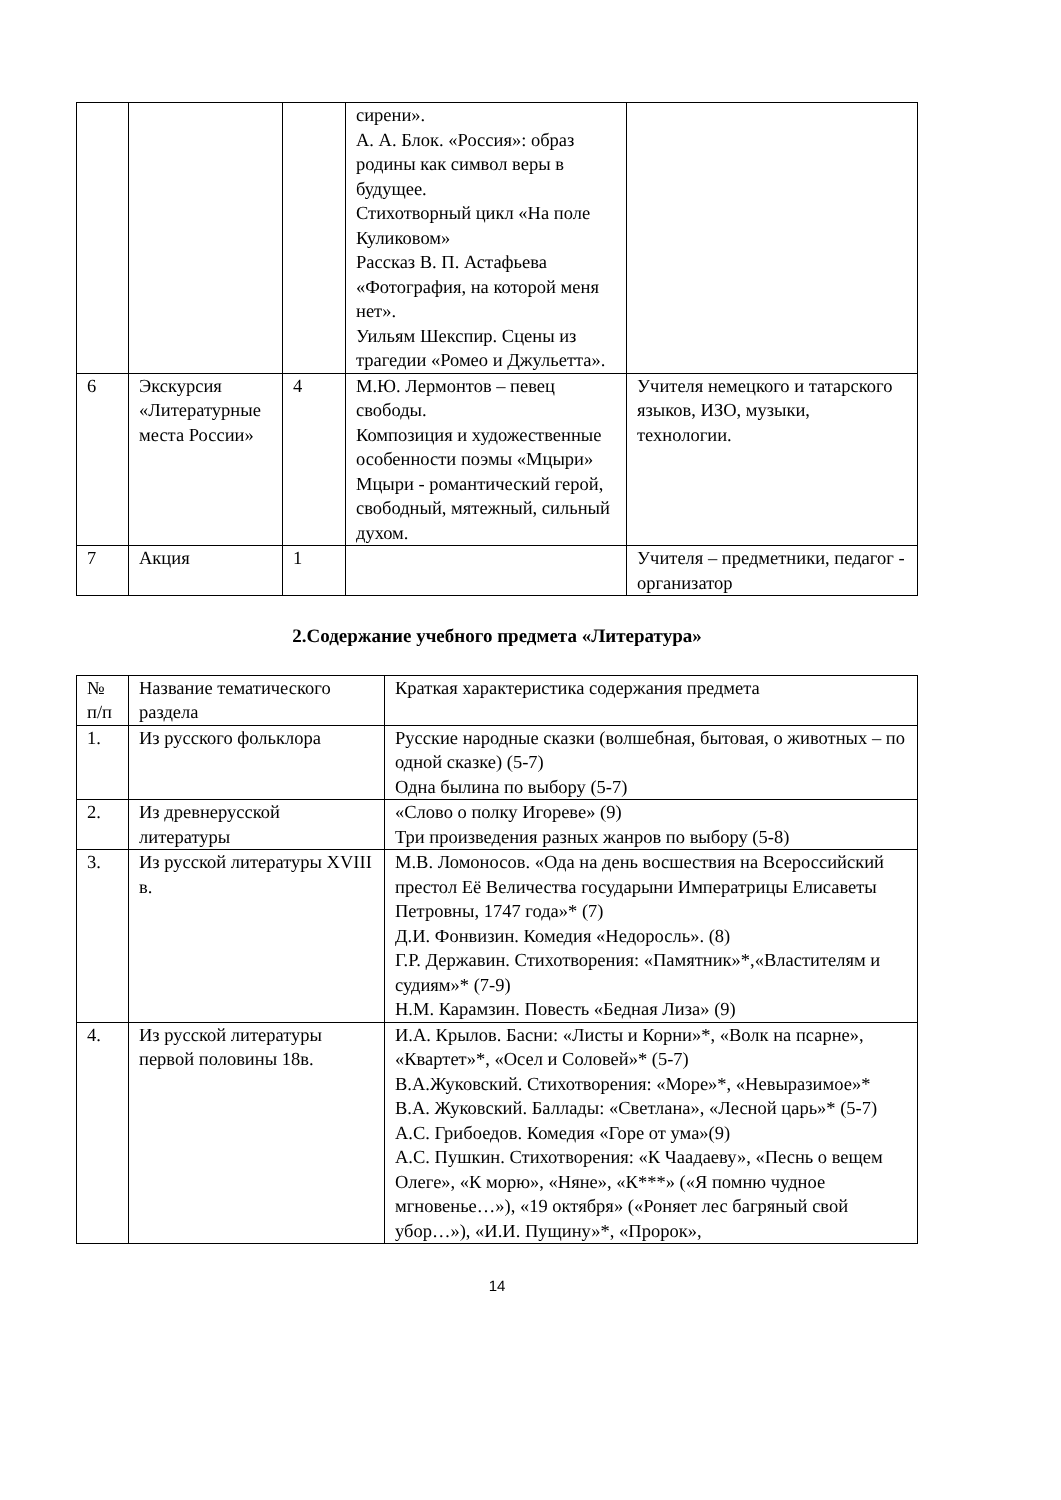| | | | сирени». А. А. Блок. «Россия»: образ родины как символ веры в будущее. Стихотворный цикл «На поле Куликовом» Рассказ В. П. Астафьева «Фотография, на которой меня нет». Уильям Шекспир. Сцены из трагедии «Ромео и Джульетта». | |
| 6 | Экскурсия «Литературные места России» | 4 | М.Ю. Лермонтов – певец свободы. Композиция и художественные особенности поэмы «Мцыри» Мцыри - романтический герой, свободный, мятежный, сильный духом. | Учителя немецкого и татарского языков, ИЗО, музыки, технологии. |
| 7 | Акция | 1 | | Учителя – предметники, педагог - организатор |
2.Содержание учебного предмета «Литература»
| № п/п | Название тематического раздела | Краткая характеристика содержания предмета |
| --- | --- | --- |
| 1. | Из русского фольклора | Русские народные сказки (волшебная, бытовая, о животных – по одной сказке) (5-7) Одна былина по выбору (5-7) |
| 2. | Из древнерусской литературы | «Слово о полку Игореве» (9) Три произведения разных жанров по выбору (5-8) |
| 3. | Из русской литературы XVIII в. | М.В. Ломоносов. «Ода на день восшествия на Всероссийский престол Её Величества государыни Императрицы Елисаветы Петровны, 1747 года»* (7) Д.И. Фонвизин. Комедия «Недоросль». (8) Г.Р. Державин. Стихотворения: «Памятник»*,«Властителям и судиям»* (7-9) Н.М. Карамзин. Повесть «Бедная Лиза» (9) |
| 4. | Из русской литературы первой половины 18в. | И.А. Крылов. Басни: «Листы и Корни»*, «Волк на псарне», «Квартет»*, «Осел и Соловей»* (5-7) В.А.Жуковский. Стихотворения: «Море»*, «Невыразимое»* В.А. Жуковский. Баллады: «Светлана», «Лесной царь»* (5-7) А.С. Грибоедов. Комедия «Горе от ума»(9) А.С. Пушкин. Стихотворения: «К Чаадаеву», «Песнь о вещем Олеге», «К морю», «Няне», «К***» («Я помню чудное мгновенье…»), «19 октября» («Роняет лес багряный свой убор…»), «И.И. Пущину»*, «Пророк», |
14